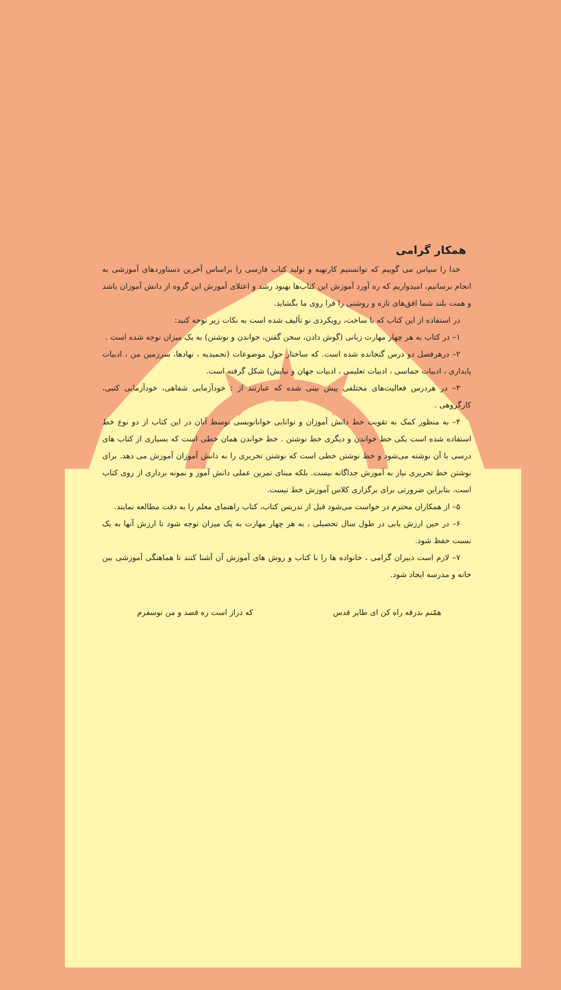همکار گرامی
خدا را سپاس می گوییم که توانستیم کارتهیه و تولید کتاب فارسی را براساس آخرین دستاوردهای آموزشی به انجام برسانیم، امیدواریم که ره آورد آموزش این کتاب‌ها بهبود رشد و اعتلای آموزش این گروه از دانش آموزان باشد و همت بلند شما افق‌های تازه و روشنی را فرا روی ما بگشاید.
در استفاده از این کتاب که با ساخت، رویکردی نو تألیف شده است به نکات زیر توجه کنید:
۱– در کتاب به هر چهار مهارت زبانی (گوش دادن، سخن گفتن، خواندن و نوشتن) به یک میزان توجه شده است .
۲– درهرفصل دو درس گنجانده شده است. که ساختار حول موضوعات (تحمیدیه ، نهادها، سرزمین من ، ادبیات پایداری ، ادبیات حماسی ، ادبیات تعلیمی ، ادبیات جهان و نیایش) شکل گرفته است.
۳– در هردرس فعالیت‌های مختلفی پیش بینی شده که عبارتند از : خودآزمایی شفاهی، خودآزمایی کتبی، کارگروهی .
۴– به منظور کمک به تقویت خط دانش آموزان و توانایی خوانانویسی توسط آنان در این کتاب از دو نوع خط استفاده شده است یکی خط خواندن و دیگری خط نوشتن . خط خواندن همان خطی است که بسیاری از کتاب های درسی با آن نوشته می‌شود و خط نوشتن خطی است که نوشتن تحریری را به دانش آموزان آموزش می دهد. برای نوشتن خط تحریری نیاز به آموزش جداگانه نیست. بلکه مبنای تمرین عملی دانش آموز و نمونه برداری از روی کتاب است. بنابراین ضرورتی برای برگزاری کلاس آموزش خط نیست.
۵– از همکاران محترم در خواست می‌شود قبل از تدریس کتاب، کتاب راهنمای معلم را به دقت مطالعه نمایند.
۶– در حین ارزش یابی در طول سال تحصیلی ، به هر چهار مهارت به یک میزان توجه شود تا ارزش آنها به یک نسبت حفظ شود.
۷– لازم است دبیران گرامی ، خانواده ها را با کتاب و روش های آموزش آن آشنا کنند تا هماهنگی آموزشی بین خانه و مدرسه ایجاد شود.
همّتم بدرقه راه کن ای طایر قدس که دراز است ره قصد و من نوسفرم